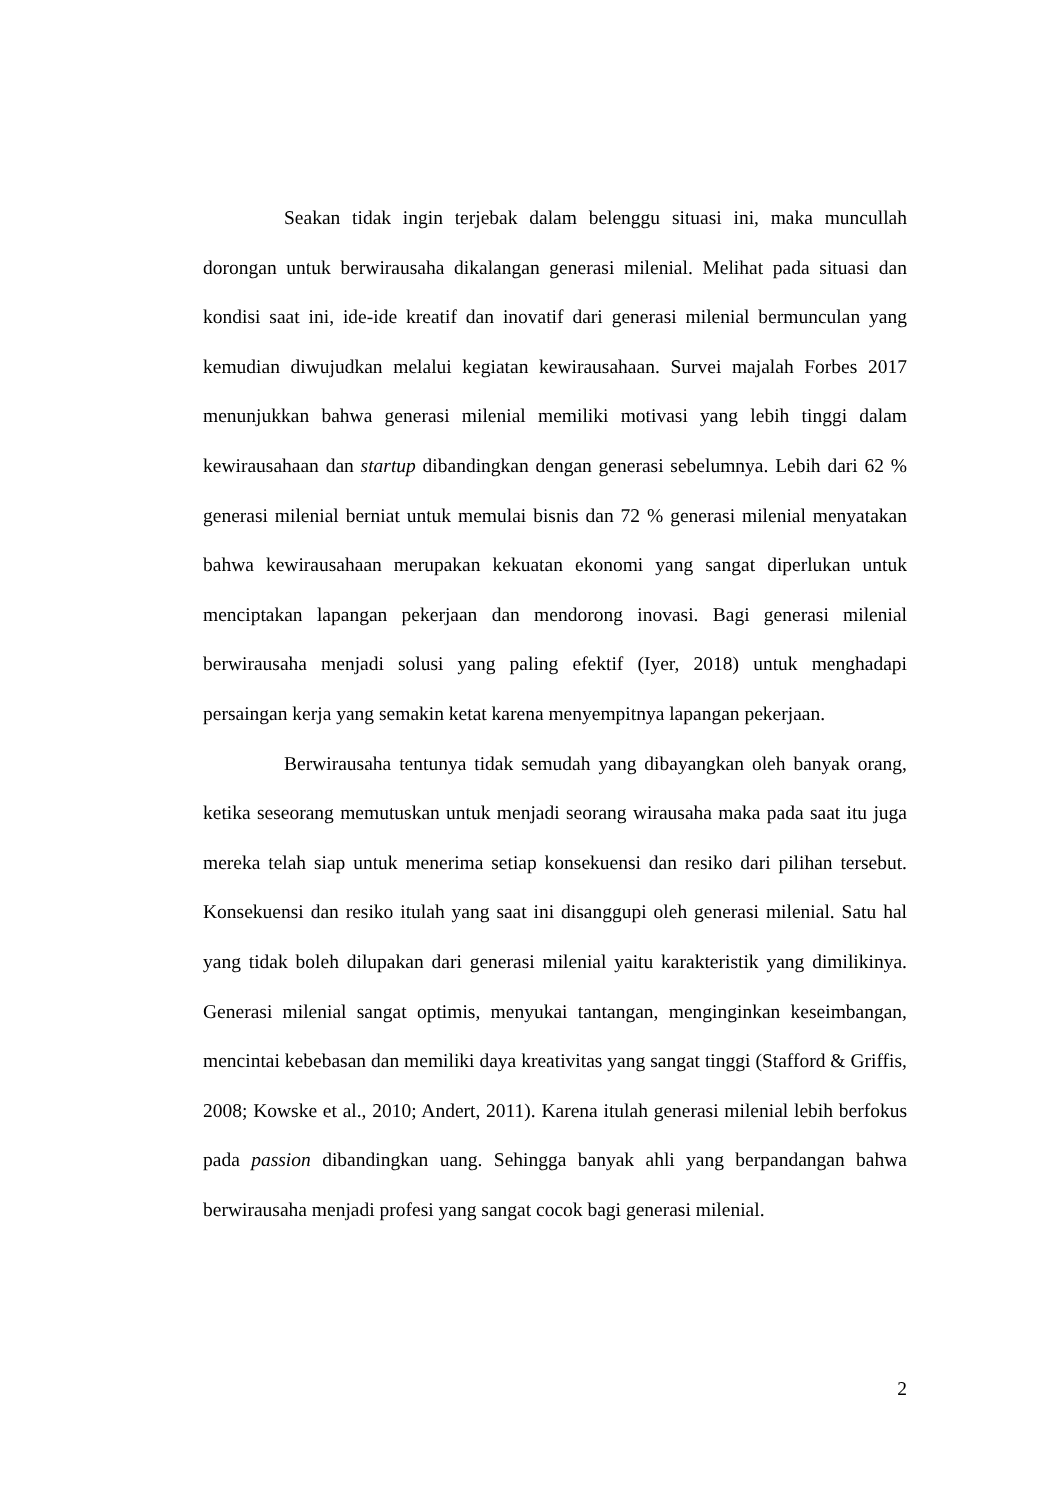Seakan tidak ingin terjebak dalam belenggu situasi ini, maka muncullah dorongan untuk berwirausaha dikalangan generasi milenial. Melihat pada situasi dan kondisi saat ini, ide-ide kreatif dan inovatif dari generasi milenial bermunculan yang kemudian diwujudkan melalui kegiatan kewirausahaan. Survei majalah Forbes 2017 menunjukkan bahwa generasi milenial memiliki motivasi yang lebih tinggi dalam kewirausahaan dan startup dibandingkan dengan generasi sebelumnya. Lebih dari 62 % generasi milenial berniat untuk memulai bisnis dan 72 % generasi milenial menyatakan bahwa kewirausahaan merupakan kekuatan ekonomi yang sangat diperlukan untuk menciptakan lapangan pekerjaan dan mendorong inovasi. Bagi generasi milenial berwirausaha menjadi solusi yang paling efektif (Iyer, 2018) untuk menghadapi persaingan kerja yang semakin ketat karena menyempitnya lapangan pekerjaan.
Berwirausaha tentunya tidak semudah yang dibayangkan oleh banyak orang, ketika seseorang memutuskan untuk menjadi seorang wirausaha maka pada saat itu juga mereka telah siap untuk menerima setiap konsekuensi dan resiko dari pilihan tersebut. Konsekuensi dan resiko itulah yang saat ini disanggupi oleh generasi milenial. Satu hal yang tidak boleh dilupakan dari generasi milenial yaitu karakteristik yang dimilikinya. Generasi milenial sangat optimis, menyukai tantangan, menginginkan keseimbangan, mencintai kebebasan dan memiliki daya kreativitas yang sangat tinggi (Stafford & Griffis, 2008; Kowske et al., 2010; Andert, 2011). Karena itulah generasi milenial lebih berfokus pada passion dibandingkan uang. Sehingga banyak ahli yang berpandangan bahwa berwirausaha menjadi profesi yang sangat cocok bagi generasi milenial.
2